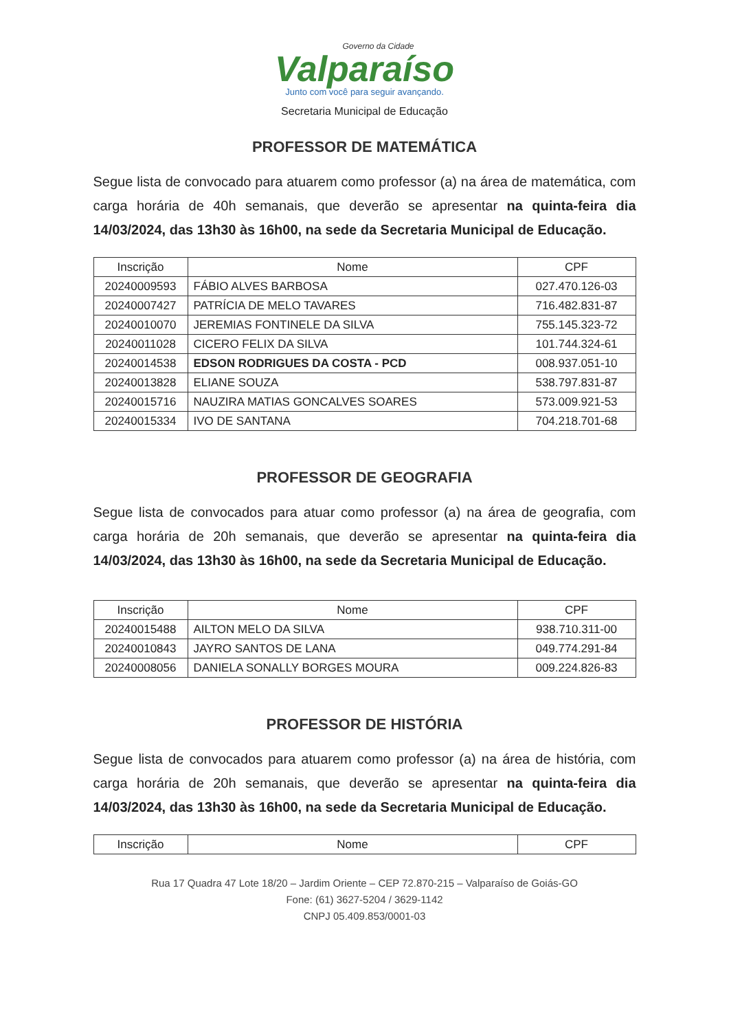Governo da Cidade
Valparaíso
Junto com você para seguir avançando.
Secretaria Municipal de Educação
PROFESSOR DE MATEMÁTICA
Segue lista de convocado para atuarem como professor (a) na área de matemática, com carga horária de 40h semanais, que deverão se apresentar na quinta-feira dia 14/03/2024, das 13h30 às 16h00, na sede da Secretaria Municipal de Educação.
| Inscrição | Nome | CPF |
| --- | --- | --- |
| 20240009593 | FÁBIO ALVES BARBOSA | 027.470.126-03 |
| 20240007427 | PATRÍCIA DE MELO TAVARES | 716.482.831-87 |
| 20240010070 | JEREMIAS FONTINELE DA SILVA | 755.145.323-72 |
| 20240011028 | CICERO FELIX DA SILVA | 101.744.324-61 |
| 20240014538 | EDSON RODRIGUES DA COSTA - PCD | 008.937.051-10 |
| 20240013828 | ELIANE SOUZA | 538.797.831-87 |
| 20240015716 | NAUZIRA MATIAS GONCALVES SOARES | 573.009.921-53 |
| 20240015334 | IVO DE SANTANA | 704.218.701-68 |
PROFESSOR DE GEOGRAFIA
Segue lista de convocados para atuar como professor (a) na área de geografia, com carga horária de 20h semanais, que deverão se apresentar na quinta-feira dia 14/03/2024, das 13h30 às 16h00, na sede da Secretaria Municipal de Educação.
| Inscrição | Nome | CPF |
| --- | --- | --- |
| 20240015488 | AILTON MELO DA SILVA | 938.710.311-00 |
| 20240010843 | JAYRO SANTOS DE LANA | 049.774.291-84 |
| 20240008056 | DANIELA SONALLY BORGES MOURA | 009.224.826-83 |
PROFESSOR DE HISTÓRIA
Segue lista de convocados para atuarem como professor (a) na área de história, com carga horária de 20h semanais, que deverão se apresentar na quinta-feira dia 14/03/2024, das 13h30 às 16h00, na sede da Secretaria Municipal de Educação.
| Inscrição | Nome | CPF |
| --- | --- | --- |
Rua 17 Quadra 47 Lote 18/20 – Jardim Oriente – CEP 72.870-215 – Valparaíso de Goiás-GO
Fone: (61) 3627-5204 / 3629-1142
CNPJ 05.409.853/0001-03